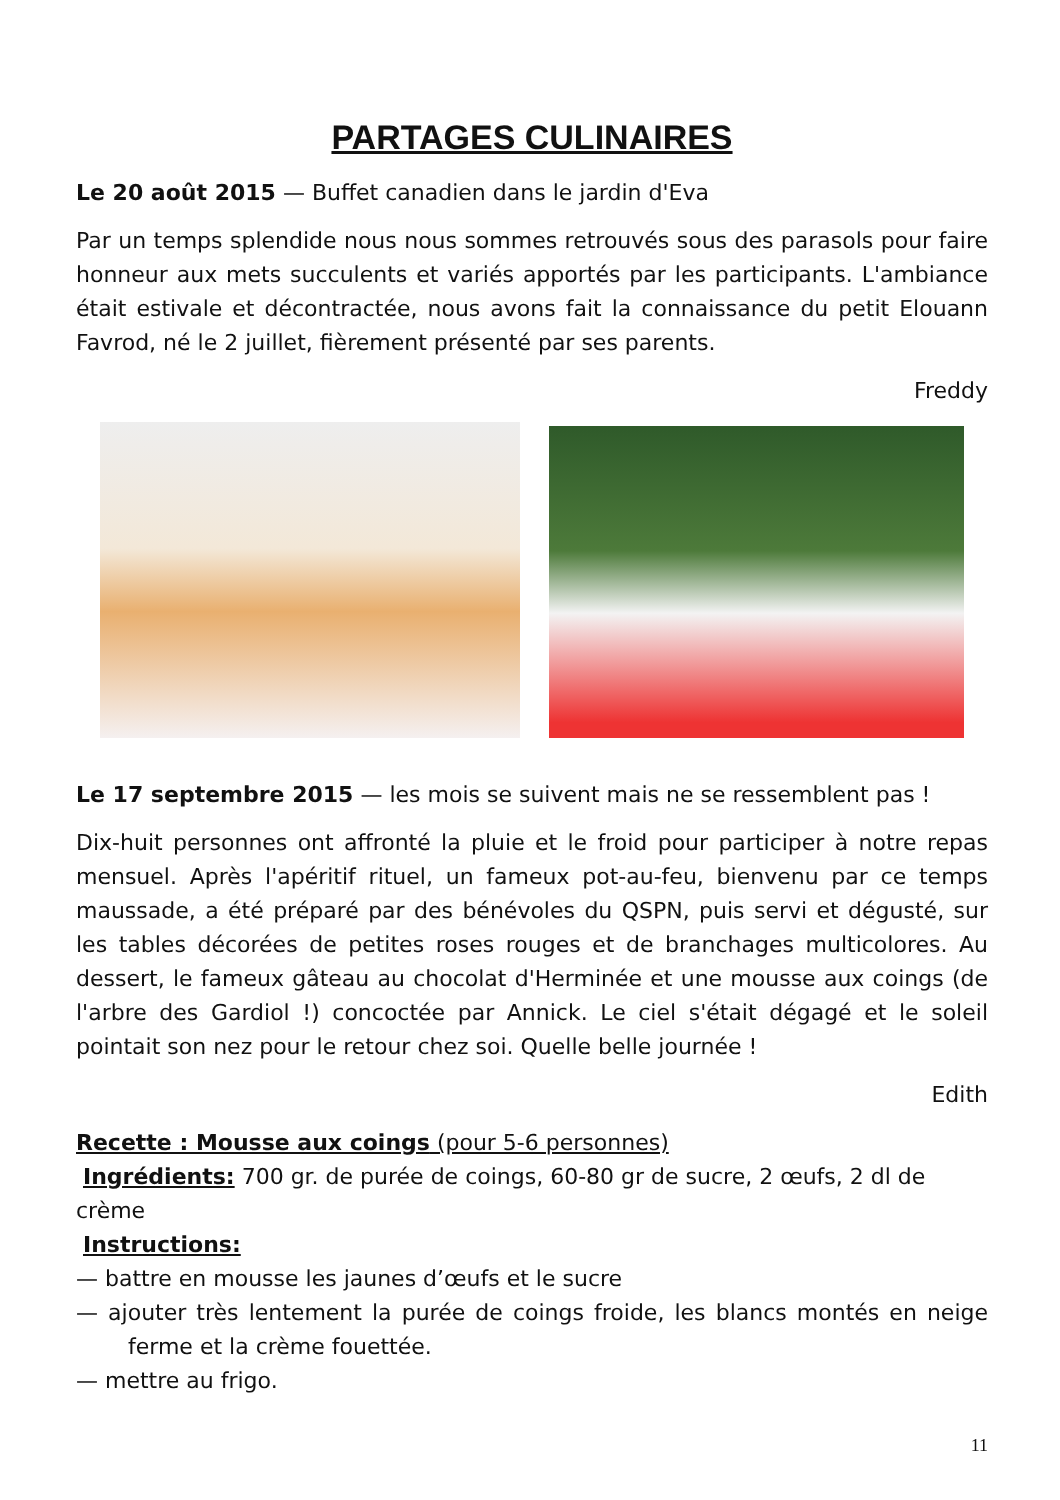PARTAGES CULINAIRES
Le 20 août 2015 — Buffet canadien dans le jardin d'Eva
Par un temps splendide nous nous sommes retrouvés sous des parasols pour faire honneur aux mets succulents et variés apportés par les participants. L'ambiance était estivale et décontractée, nous avons fait la connaissance du petit Elouann Favrod, né le 2 juillet, fièrement présenté par ses parents.
Freddy
Le 17 septembre 2015 — les mois se suivent mais ne se ressemblent pas !
Dix-huit personnes ont affronté la pluie et le froid pour participer à notre repas mensuel. Après l'apéritif rituel, un fameux pot-au-feu, bienvenu par ce temps maussade, a été préparé par des bénévoles du QSPN, puis servi et dégusté, sur les tables décorées de petites roses rouges et de branchages multicolores. Au dessert, le fameux gâteau au chocolat d'Herminée et une mousse aux coings (de l'arbre des Gardiol !) concoctée par Annick. Le ciel s'était dégagé et le soleil pointait son nez pour le retour chez soi. Quelle belle journée !
Edith
Recette : Mousse aux coings (pour 5-6 personnes)
Ingrédients: 700 gr. de purée de coings, 60-80 gr de sucre, 2 œufs, 2 dl de crème
Instructions:
— battre en mousse les jaunes d’œufs et le sucre
— ajouter très lentement la purée de coings froide, les blancs montés en neige ferme et la crème fouettée.
— mettre au frigo.
11